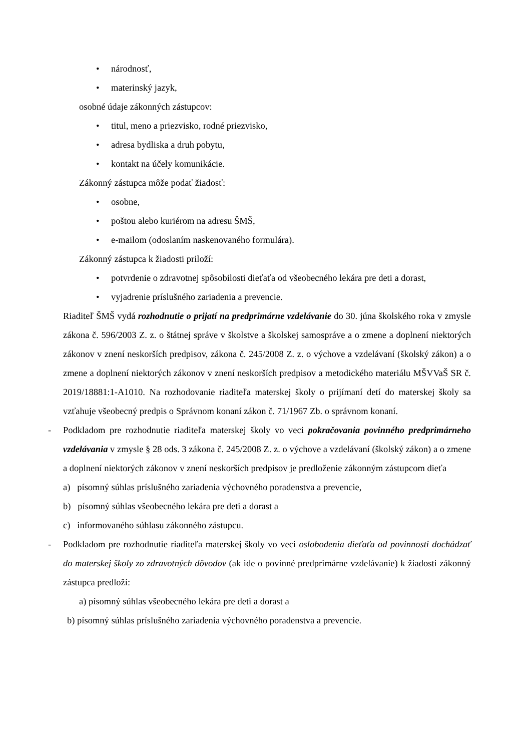• národnosť,
• materinský jazyk,
osobné údaje zákonných zástupcov:
• titul, meno a priezvisko, rodné priezvisko,
• adresa bydliska a druh pobytu,
• kontakt na účely komunikácie.
Zákonný zástupca môže podať žiadosť:
• osobne,
• poštou alebo kuriérom na adresu ŠMŠ,
• e-mailom (odoslaním naskenovaného formulára).
Zákonný zástupca k žiadosti priloží:
• potvrdenie o zdravotnej spôsobilosti dieťaťa od všeobecného lekára pre deti a dorast,
• vyjadrenie príslušného zariadenia a prevencie.
Riaditeľ ŠMŠ vydá rozhodnutie o prijatí na predprimárne vzdelávanie do 30. júna školského roka v zmysle zákona č. 596/2003 Z. z. o štátnej správe v školstve a školskej samospráve a o zmene a doplnení niektorých zákonov v znení neskorších predpisov, zákona č. 245/2008 Z. z. o výchove a vzdelávaní (školský zákon) a o zmene a doplnení niektorých zákonov v znení neskorších predpisov a metodického materiálu MŠVVaŠ SR č. 2019/18881:1-A1010. Na rozhodovanie riaditeľa materskej školy o prijímaní detí do materskej školy sa vzťahuje všeobecný predpis o Správnom konaní zákon č. 71/1967 Zb. o správnom konaní.
- Podkladom pre rozhodnutie riaditeľa materskej školy vo veci pokračovania povinného predprimárneho vzdelávania v zmysle § 28 ods. 3 zákona č. 245/2008 Z. z. o výchove a vzdelávaní (školský zákon) a o zmene a doplnení niektorých zákonov v znení neskorších predpisov je predloženie zákonným zástupcom dieťa
a) písomný súhlas príslušného zariadenia výchovného poradenstva a prevencie,
b) písomný súhlas všeobecného lekára pre deti a dorast a
c) informovaného súhlasu zákonného zástupcu.
- Podkladom pre rozhodnutie riaditeľa materskej školy vo veci oslobodenia dieťaťa od povinnosti dochádzať do materskej školy zo zdravotných dôvodov (ak ide o povinné predprimárne vzdelávanie) k žiadosti zákonný zástupca predloží:
a) písomný súhlas všeobecného lekára pre deti a dorast a
b) písomný súhlas príslušného zariadenia výchovného poradenstva a prevencie.